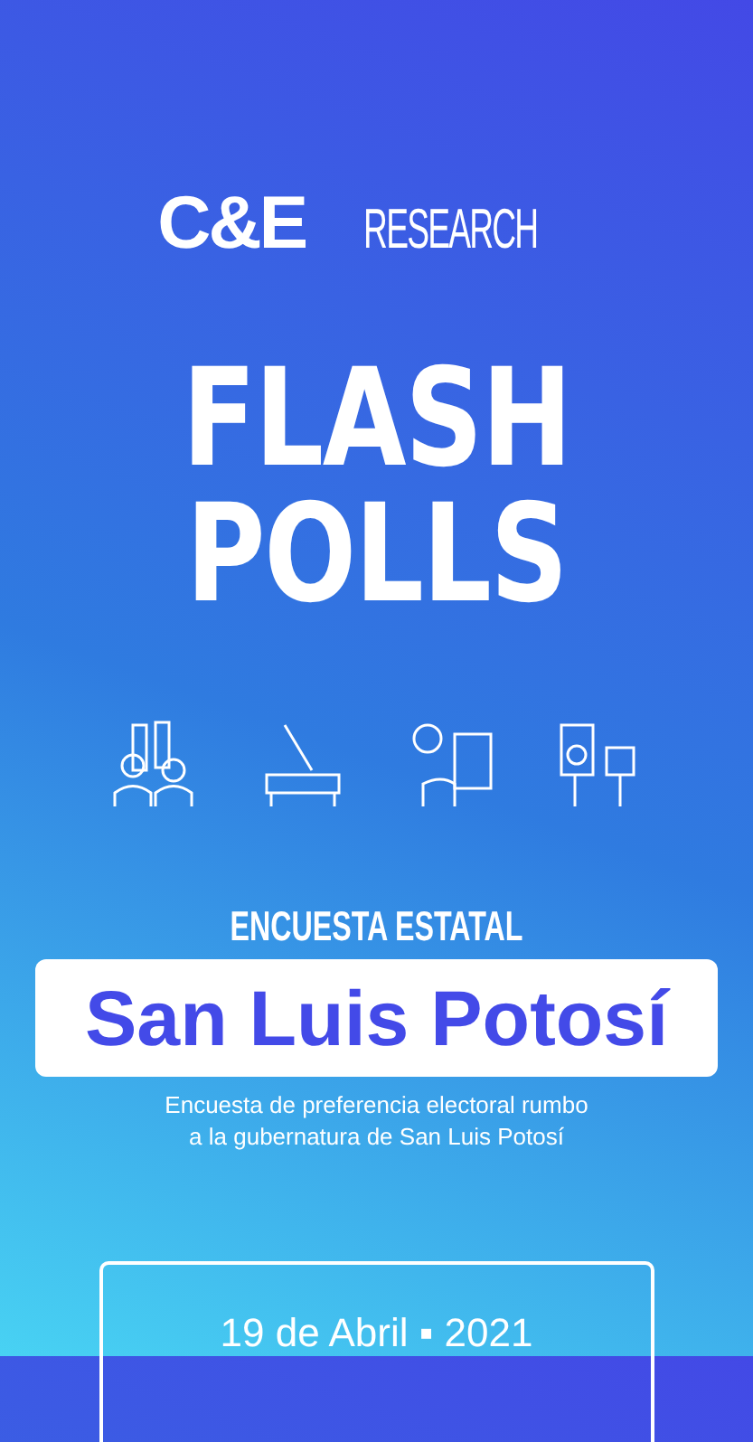C&ERESEARCH
FLASH POLLS
ENCUESTA ESTATAL
San Luis Potosí
Encuesta de preferencia electoral rumbo
a la gubernatura de San Luis Potosí
19 de Abril ▪ 2021